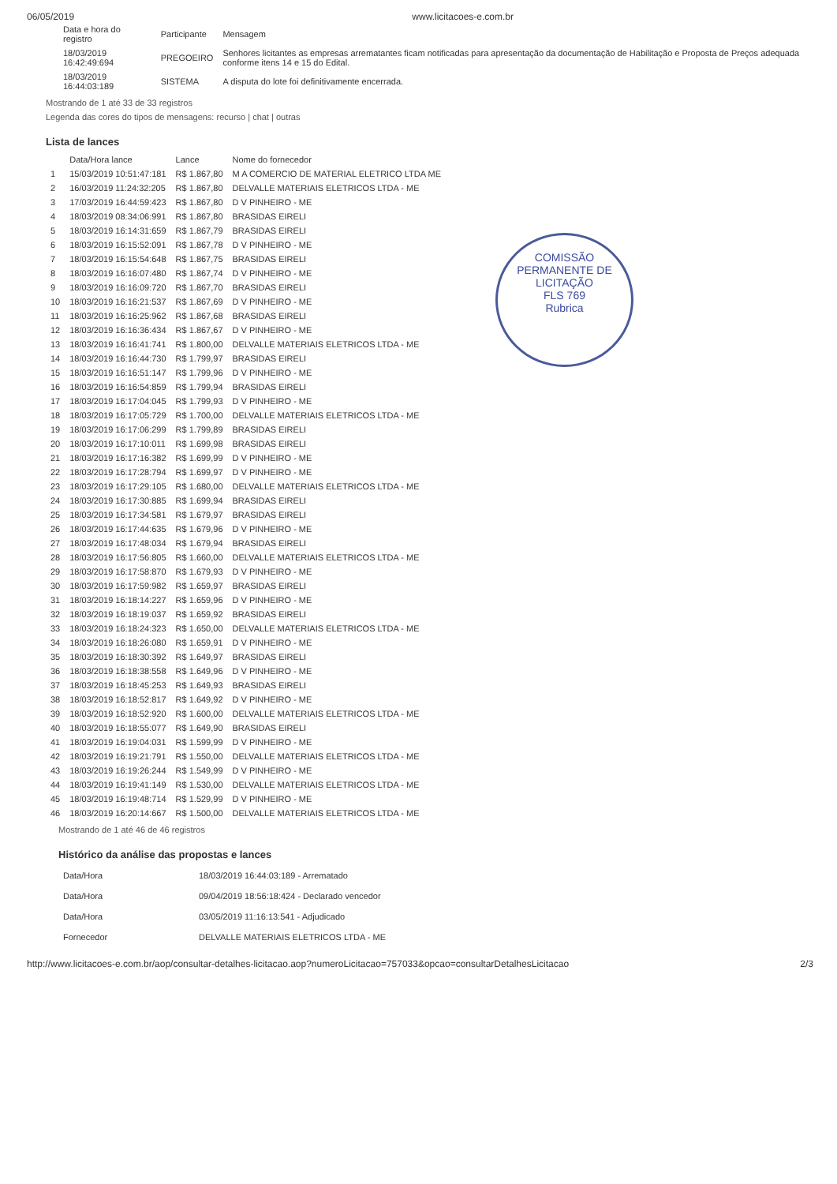06/05/2019 www.licitacoes-e.com.br
| Data e hora do registro | Participante | Mensagem |
| --- | --- | --- |
| 18/03/2019 16:42:49:694 | PREGOEIRO | Senhores licitantes as empresas arrematantes ficam notificadas para apresentação da documentação de Habilitação e Proposta de Preços adequada conforme itens 14 e 15 do Edital. |
| 18/03/2019 16:44:03:189 | SISTEMA | A disputa do lote foi definitivamente encerrada. |
Mostrando de 1 até 33 de 33 registros
Legenda das cores do tipos de mensagens: recurso | chat | outras
Lista de lances
COMISSÃO PERMANENTE DE LICITAÇÃO
FLS 769
Rubrica
| | Data/Hora lance | Lance | Nome do fornecedor |
| --- | --- | --- | --- |
| 1 | 15/03/2019 10:51:47:181 | R$ 1.867,80 | M A COMERCIO DE MATERIAL ELETRICO LTDA ME |
| 2 | 16/03/2019 11:24:32:205 | R$ 1.867,80 | DELVALLE MATERIAIS ELETRICOS LTDA - ME |
| 3 | 17/03/2019 16:44:59:423 | R$ 1.867,80 | D V PINHEIRO - ME |
| 4 | 18/03/2019 08:34:06:991 | R$ 1.867,80 | BRASIDAS EIRELI |
| 5 | 18/03/2019 16:14:31:659 | R$ 1.867,79 | BRASIDAS EIRELI |
| 6 | 18/03/2019 16:15:52:091 | R$ 1.867,78 | D V PINHEIRO - ME |
| 7 | 18/03/2019 16:15:54:648 | R$ 1.867,75 | BRASIDAS EIRELI |
| 8 | 18/03/2019 16:16:07:480 | R$ 1.867,74 | D V PINHEIRO - ME |
| 9 | 18/03/2019 16:16:09:720 | R$ 1.867,70 | BRASIDAS EIRELI |
| 10 | 18/03/2019 16:16:21:537 | R$ 1.867,69 | D V PINHEIRO - ME |
| 11 | 18/03/2019 16:16:25:962 | R$ 1.867,68 | BRASIDAS EIRELI |
| 12 | 18/03/2019 16:16:36:434 | R$ 1.867,67 | D V PINHEIRO - ME |
| 13 | 18/03/2019 16:16:41:741 | R$ 1.800,00 | DELVALLE MATERIAIS ELETRICOS LTDA - ME |
| 14 | 18/03/2019 16:16:44:730 | R$ 1.799,97 | BRASIDAS EIRELI |
| 15 | 18/03/2019 16:16:51:147 | R$ 1.799,96 | D V PINHEIRO - ME |
| 16 | 18/03/2019 16:16:54:859 | R$ 1.799,94 | BRASIDAS EIRELI |
| 17 | 18/03/2019 16:17:04:045 | R$ 1.799,93 | D V PINHEIRO - ME |
| 18 | 18/03/2019 16:17:05:729 | R$ 1.700,00 | DELVALLE MATERIAIS ELETRICOS LTDA - ME |
| 19 | 18/03/2019 16:17:06:299 | R$ 1.799,89 | BRASIDAS EIRELI |
| 20 | 18/03/2019 16:17:10:011 | R$ 1.699,98 | BRASIDAS EIRELI |
| 21 | 18/03/2019 16:17:16:382 | R$ 1.699,99 | D V PINHEIRO - ME |
| 22 | 18/03/2019 16:17:28:794 | R$ 1.699,97 | D V PINHEIRO - ME |
| 23 | 18/03/2019 16:17:29:105 | R$ 1.680,00 | DELVALLE MATERIAIS ELETRICOS LTDA - ME |
| 24 | 18/03/2019 16:17:30:885 | R$ 1.699,94 | BRASIDAS EIRELI |
| 25 | 18/03/2019 16:17:34:581 | R$ 1.679,97 | BRASIDAS EIRELI |
| 26 | 18/03/2019 16:17:44:635 | R$ 1.679,96 | D V PINHEIRO - ME |
| 27 | 18/03/2019 16:17:48:034 | R$ 1.679,94 | BRASIDAS EIRELI |
| 28 | 18/03/2019 16:17:56:805 | R$ 1.660,00 | DELVALLE MATERIAIS ELETRICOS LTDA - ME |
| 29 | 18/03/2019 16:17:58:870 | R$ 1.679,93 | D V PINHEIRO - ME |
| 30 | 18/03/2019 16:17:59:982 | R$ 1.659,97 | BRASIDAS EIRELI |
| 31 | 18/03/2019 16:18:14:227 | R$ 1.659,96 | D V PINHEIRO - ME |
| 32 | 18/03/2019 16:18:19:037 | R$ 1.659,92 | BRASIDAS EIRELI |
| 33 | 18/03/2019 16:18:24:323 | R$ 1.650,00 | DELVALLE MATERIAIS ELETRICOS LTDA - ME |
| 34 | 18/03/2019 16:18:26:080 | R$ 1.659,91 | D V PINHEIRO - ME |
| 35 | 18/03/2019 16:18:30:392 | R$ 1.649,97 | BRASIDAS EIRELI |
| 36 | 18/03/2019 16:18:38:558 | R$ 1.649,96 | D V PINHEIRO - ME |
| 37 | 18/03/2019 16:18:45:253 | R$ 1.649,93 | BRASIDAS EIRELI |
| 38 | 18/03/2019 16:18:52:817 | R$ 1.649,92 | D V PINHEIRO - ME |
| 39 | 18/03/2019 16:18:52:920 | R$ 1.600,00 | DELVALLE MATERIAIS ELETRICOS LTDA - ME |
| 40 | 18/03/2019 16:18:55:077 | R$ 1.649,90 | BRASIDAS EIRELI |
| 41 | 18/03/2019 16:19:04:031 | R$ 1.599,99 | D V PINHEIRO - ME |
| 42 | 18/03/2019 16:19:21:791 | R$ 1.550,00 | DELVALLE MATERIAIS ELETRICOS LTDA - ME |
| 43 | 18/03/2019 16:19:26:244 | R$ 1.549,99 | D V PINHEIRO - ME |
| 44 | 18/03/2019 16:19:41:149 | R$ 1.530,00 | DELVALLE MATERIAIS ELETRICOS LTDA - ME |
| 45 | 18/03/2019 16:19:48:714 | R$ 1.529,99 | D V PINHEIRO - ME |
| 46 | 18/03/2019 16:20:14:667 | R$ 1.500,00 | DELVALLE MATERIAIS ELETRICOS LTDA - ME |
Mostrando de 1 até 46 de 46 registros
Histórico da análise das propostas e lances
| Data/Hora | 18/03/2019 16:44:03:189 - Arrematado |
| Data/Hora | 09/04/2019 18:56:18:424 - Declarado vencedor |
| Data/Hora | 03/05/2019 11:16:13:541 - Adjudicado |
| Fornecedor | DELVALLE MATERIAIS ELETRICOS LTDA - ME |
http://www.licitacoes-e.com.br/aop/consultar-detalhes-licitacao.aop?numeroLicitacao=757033&opcao=consultarDetalhesLicitacao 2/3